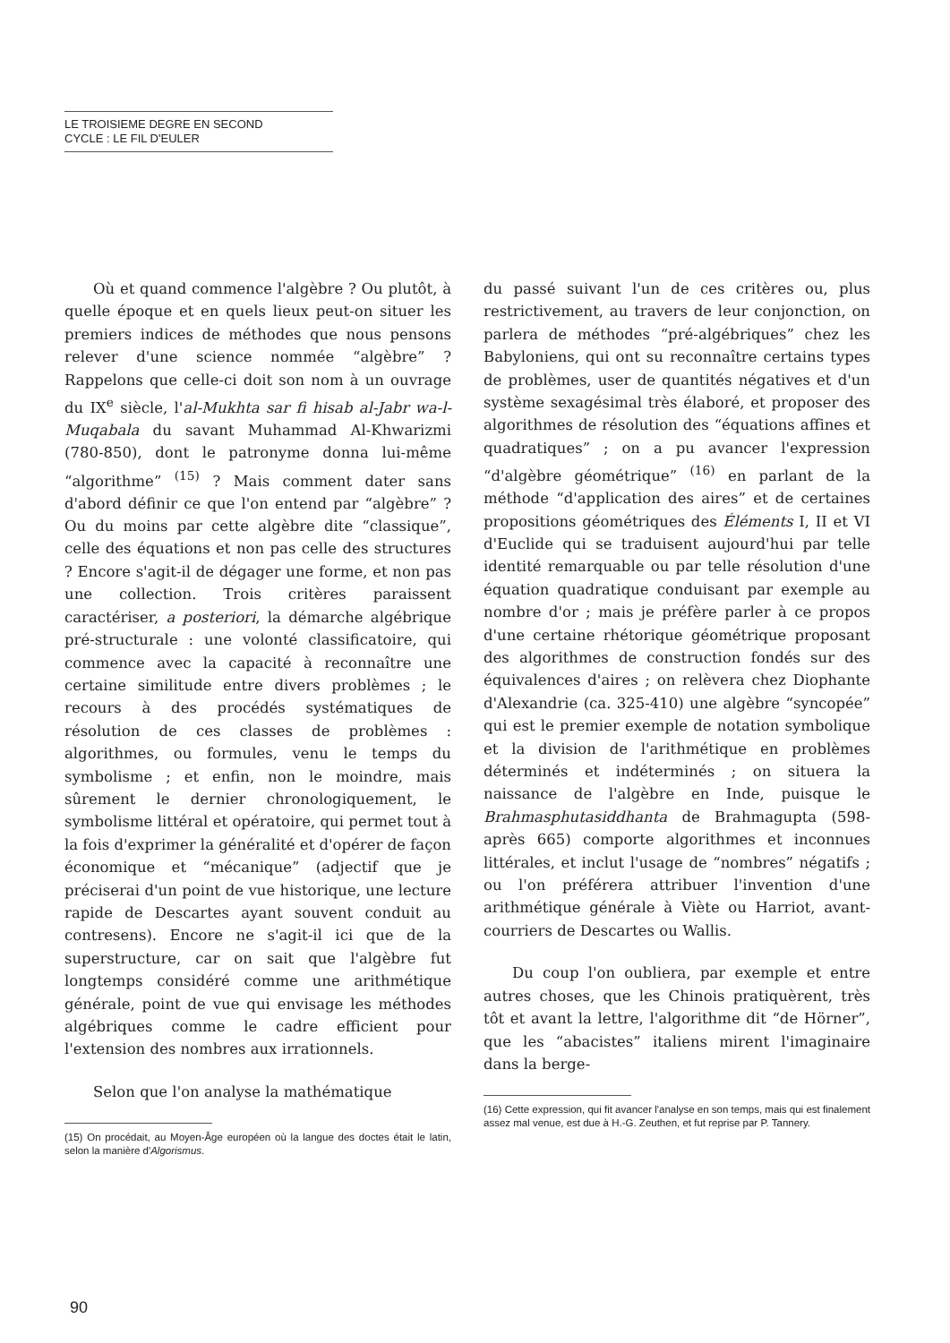LE TROISIEME DEGRE EN SECOND
CYCLE : LE FIL D'EULER
Où et quand commence l'algèbre ? Ou plutôt, à quelle époque et en quels lieux peut-on situer les premiers indices de méthodes que nous pensons relever d'une science nommée “algèbre” ? Rappelons que celle-ci doit son nom à un ouvrage du IX<sup>e</sup> siècle, l'al-Mukhta sar fi hisab al-Jabr wa-l-Muqabala du savant Muhammad Al-Khwarizmi (780-850), dont le patronyme donna lui-même “algorithme” <sup>(15)</sup> ? Mais comment dater sans d'abord définir ce que l'on entend par “algèbre” ? Ou du moins par cette algèbre dite “classique”, celle des équations et non pas celle des structures ? Encore s'agit-il de dégager une forme, et non pas une collection. Trois critères paraissent caractériser, a posteriori, la démarche algébrique pré-structurale : une volonté classificatoire, qui commence avec la capacité à reconnaître une certaine similitude entre divers problèmes ; le recours à des procédés systématiques de résolution de ces classes de problèmes : algorithmes, ou formules, venu le temps du symbolisme ; et enfin, non le moindre, mais sûrement le dernier chronologiquement, le symbolisme littéral et opératoire, qui permet tout à la fois d'exprimer la généralité et d'opérer de façon économique et “mécanique” (adjectif que je préciserai d'un point de vue historique, une lecture rapide de Descartes ayant souvent conduit au contresens). Encore ne s'agit-il ici que de la superstructure, car on sait que l'algèbre fut longtemps considéré comme une arithmétique générale, point de vue qui envisage les méthodes algébriques comme le cadre efficient pour l'extension des nombres aux irrationnels.
Selon que l'on analyse la mathématique
(15) On procédait, au Moyen-Âge européen où la langue des doctes était le latin, selon la manière d'Algorismus.
du passé suivant l'un de ces critères ou, plus restrictivement, au travers de leur conjonction, on parlera de méthodes “pré-algébriques” chez les Babyloniens, qui ont su reconnaître certains types de problèmes, user de quantités négatives et d'un système sexagésimal très élaboré, et proposer des algorithmes de résolution des “équations affines et quadratiques” ; on a pu avancer l'expression “d'algèbre géométrique” <sup>(16)</sup> en parlant de la méthode “d'application des aires” et de certaines propositions géométriques des Éléments I, II et VI d'Euclide qui se traduisent aujourd'hui par telle identité remarquable ou par telle résolution d'une équation quadratique conduisant par exemple au nombre d'or ; mais je préfère parler à ce propos d'une certaine rhétorique géométrique proposant des algorithmes de construction fondés sur des équivalences d'aires ; on relèvera chez Diophante d'Alexandrie (ca. 325-410) une algèbre “syncopée” qui est le premier exemple de notation symbolique et la division de l'arithmétique en problèmes déterminés et indéterminés ; on situera la naissance de l'algèbre en Inde, puisque le Brahmasphutasiddhanta de Brahmagupta (598- après 665) comporte algorithmes et inconnues littérales, et inclut l'usage de “nombres” négatifs ; ou l'on préférera attribuer l'invention d'une arithmétique générale à Viète ou Harriot, avant-courriers de Descartes ou Wallis.
Du coup l'on oubliera, par exemple et entre autres choses, que les Chinois pratiquèrent, très tôt et avant la lettre, l'algorithme dit “de Hörner”, que les “abacistes” italiens mirent l'imaginaire dans la berge-
(16) Cette expression, qui fit avancer l'analyse en son temps, mais qui est finalement assez mal venue, est due à H.-G. Zeuthen, et fut reprise par P. Tannery.
90